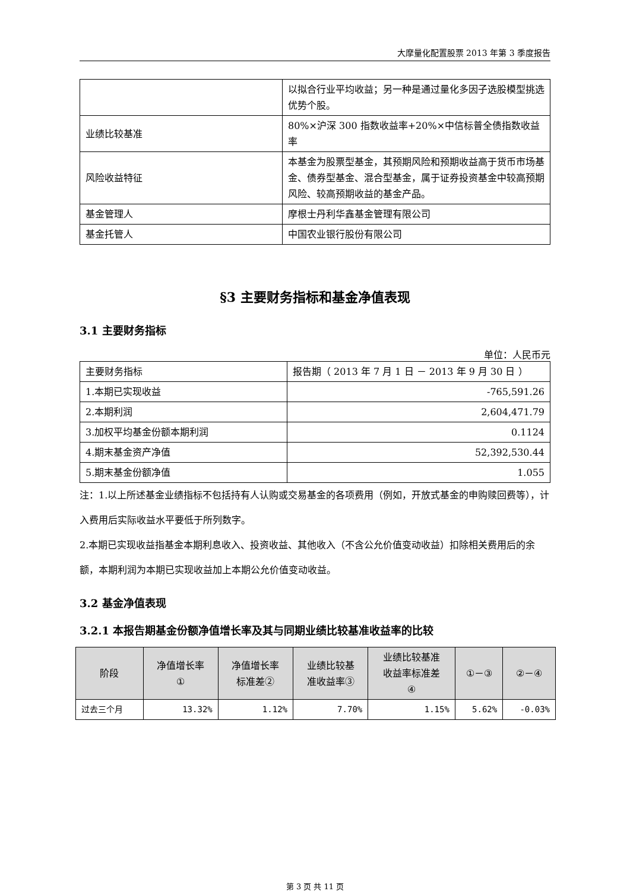大摩量化配置股票 2013 年第 3 季度报告
| | 以拟合行业平均收益；另一种是通过量化多因子选股模型挑选优势个股。 |
| 业绩比较基准 | 80%×沪深 300 指数收益率+20%×中信标普全债指数收益率 |
| 风险收益特征 | 本基金为股票型基金，其预期风险和预期收益高于货币市场基金、债券型基金、混合型基金，属于证券投资基金中较高预期风险、较高预期收益的基金产品。 |
| 基金管理人 | 摩根士丹利华鑫基金管理有限公司 |
| 基金托管人 | 中国农业银行股份有限公司 |
§3 主要财务指标和基金净值表现
3.1 主要财务指标
单位：人民币元
| 主要财务指标 | 报告期（ 2013 年 7 月 1 日 － 2013 年 9 月 30 日 ） |
| 1.本期已实现收益 | -765,591.26 |
| 2.本期利润 | 2,604,471.79 |
| 3.加权平均基金份额本期利润 | 0.1124 |
| 4.期末基金资产净值 | 52,392,530.44 |
| 5.期末基金份额净值 | 1.055 |
注：1.以上所述基金业绩指标不包括持有人认购或交易基金的各项费用（例如，开放式基金的申购赎回费等），计入费用后实际收益水平要低于所列数字。
2.本期已实现收益指基金本期利息收入、投资收益、其他收入（不含公允价值变动收益）扣除相关费用后的余额，本期利润为本期已实现收益加上本期公允价值变动收益。
3.2 基金净值表现
3.2.1 本报告期基金份额净值增长率及其与同期业绩比较基准收益率的比较
| 阶段 | 净值增长率 ① | 净值增长率 标准差② | 业绩比较基 准收益率③ | 业绩比较基准 收益率标准差 ④ | ①－③ | ②－④ |
| --- | --- | --- | --- | --- | --- | --- |
| 过去三个月 | 13.32% | 1.12% | 7.70% | 1.15% | 5.62% | -0.03% |
第 3 页 共 11 页